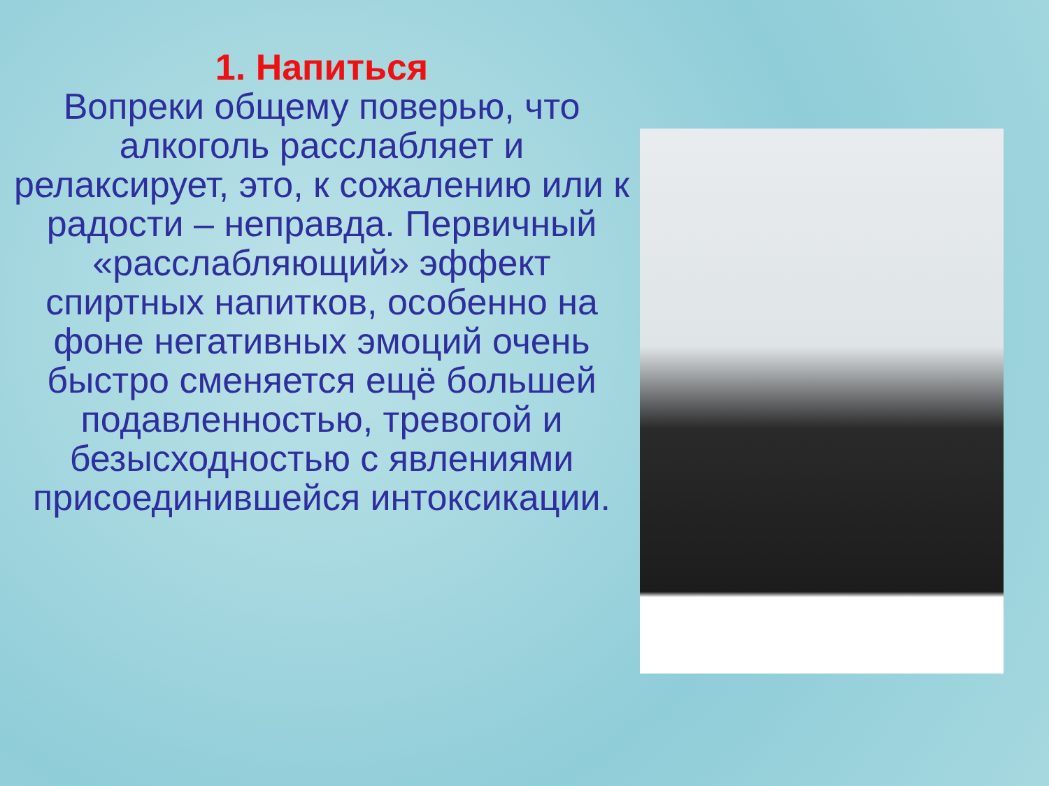1. Напиться
Вопреки общему поверью, что алкоголь расслабляет и релаксирует, это, к сожалению или к радости – неправда. Первичный «расслабляющий» эффект спиртных напитков, особенно на фоне негативных эмоций очень быстро сменяется ещё большей подавленностью, тревогой и безысходностью с явлениями присоединившейся интоксикации.